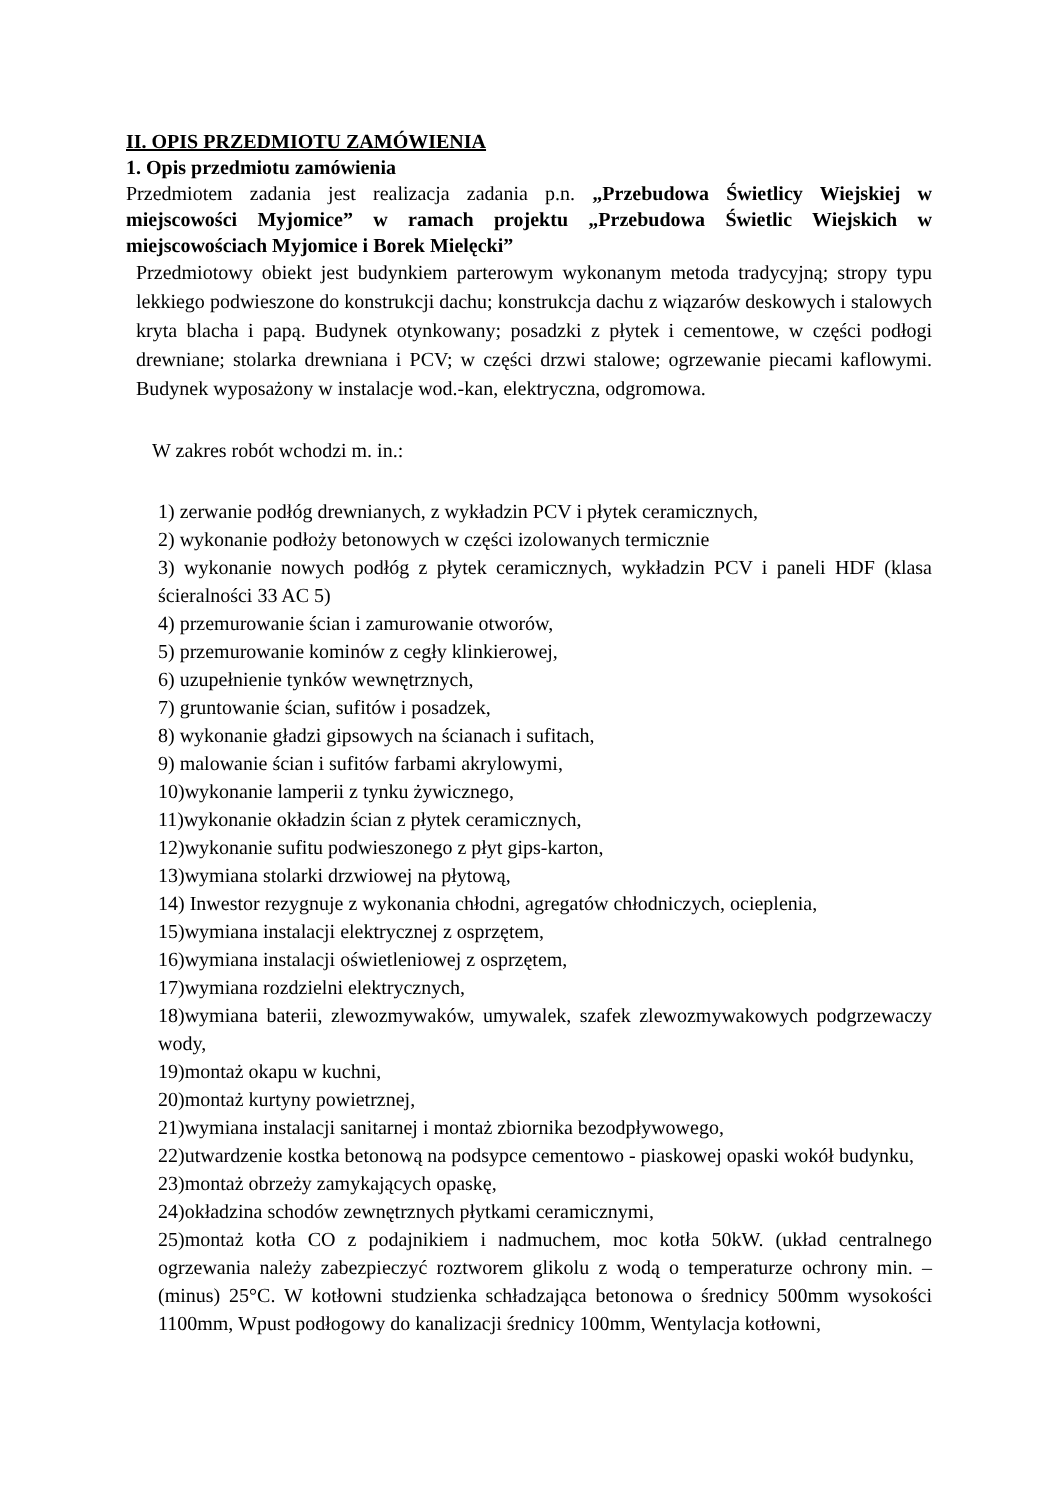II. OPIS PRZEDMIOTU ZAMÓWIENIA
1. Opis przedmiotu zamówienia
Przedmiotem zadania jest realizacja zadania p.n. „Przebudowa Świetlicy Wiejskiej w miejscowości Myjomice” w ramach projektu „Przebudowa Świetlic Wiejskich w miejscowościach Myjomice i Borek Mielęcki”
Przedmiotowy obiekt jest budynkiem parterowym wykonanym metoda tradycyjną; stropy typu lekkiego podwieszone do konstrukcji dachu; konstrukcja dachu z wiązarów deskowych i stalowych kryta blacha i papą. Budynek otynkowany; posadzki z płytek i cementowe, w części podłogi drewniane; stolarka drewniana i PCV; w części drzwi stalowe; ogrzewanie piecami kaflowymi. Budynek wyposażony w instalacje wod.-kan, elektryczna, odgromowa.
W zakres robót wchodzi m. in.:
1) zerwanie podłóg drewnianych, z wykładzin PCV i płytek ceramicznych,
2) wykonanie podłoży betonowych w części izolowanych termicznie
3) wykonanie nowych podłóg z płytek ceramicznych, wykładzin PCV i paneli HDF (klasa ścieralności 33 AC 5)
4) przemurowanie ścian i zamurowanie otworów,
5) przemurowanie kominów z cegły klinkierowej,
6) uzupełnienie tynków wewnętrznych,
7) gruntowanie ścian, sufitów i posadzek,
8) wykonanie gładzi gipsowych na ścianach i sufitach,
9) malowanie ścian i sufitów farbami akrylowymi,
10)wykonanie lamperii z tynku żywicznego,
11)wykonanie okładzin ścian z płytek ceramicznych,
12)wykonanie sufitu podwieszonego z płyt gips-karton,
13)wymiana stolarki drzwiowej na płytową,
14) Inwestor rezygnuje z wykonania chłodni, agregatów chłodniczych, ocieplenia,
15)wymiana instalacji elektrycznej z osprzętem,
16)wymiana instalacji oświetleniowej z osprzętem,
17)wymiana rozdzielni elektrycznych,
18)wymiana baterii, zlewozmywaków, umywalek, szafek zlewozmywakowych podgrzewaczy wody,
19)montaż okapu w kuchni,
20)montaż kurtyny powietrznej,
21)wymiana instalacji sanitarnej i montaż zbiornika bezodpływowego,
22)utwardzenie kostka betonową na podsypce cementowo - piaskowej opaski wokół budynku,
23)montaż obrzeży zamykających opaskę,
24)okładzina schodów zewnętrznych płytkami ceramicznymi,
25)montaż kotła CO z podajnikiem i nadmuchem, moc kotła 50kW. (układ centralnego ogrzewania należy zabezpieczyć roztworem glikolu z wodą o temperaturze ochrony min. – (minus) 25°C. W kotłowni studzienka schładzająca betonowa o średnicy 500mm wysokości 1100mm, Wpust podłogowy do kanalizacji średnicy 100mm, Wentylacja kotłowni,